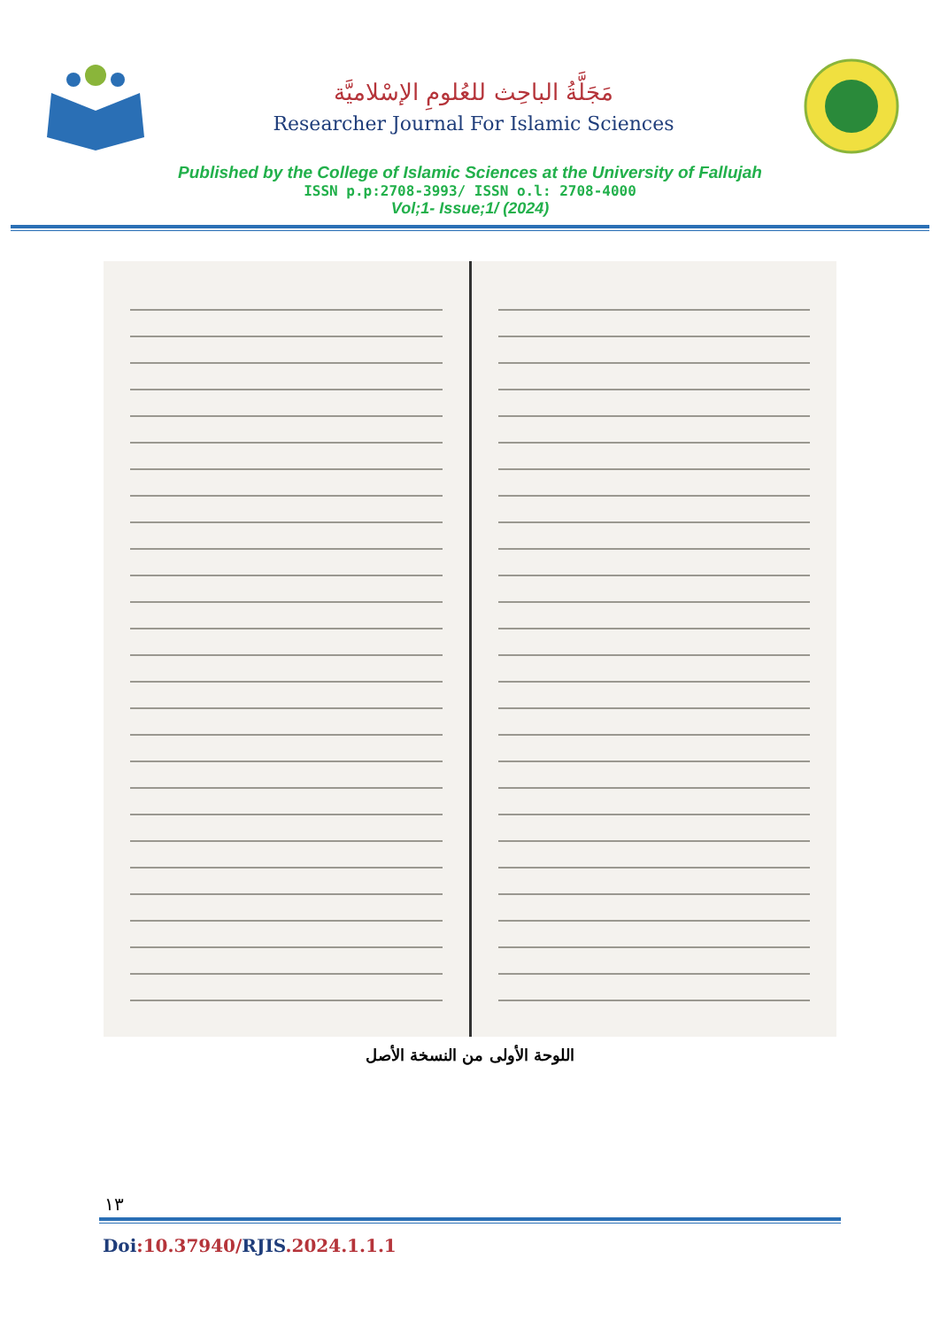مَجَلَّةُ الباحِث للعُلومِ الإسْلاميَّة
Researcher Journal For Islamic Sciences
Published by the College of Islamic Sciences at the University of Fallujah
ISSN p.p:2708-3993/ ISSN o.l: 2708-4000
Vol;1- Issue;1/ (2024)
اللوحة الأولى من النسخة الأصل
١٣
Doi:10.37940/RJIS.2024.1.1.1